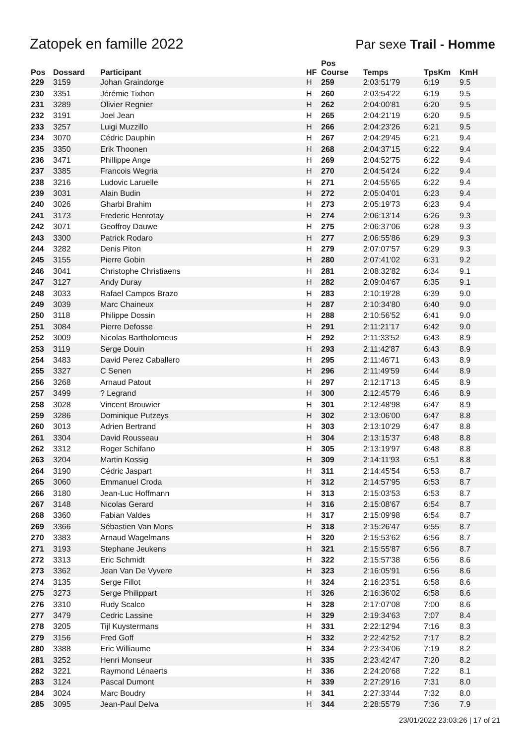Zatopek en famille 2022 Par sexe Trail - Homme
| Pos | Dossard | Participant | HF | Pos Course | Temps | TpsKm | KmH |
| --- | --- | --- | --- | --- | --- | --- | --- |
| 229 | 3159 | Johan Graindorge | H | 259 | 2:03:51'79 | 6:19 | 9.5 |
| 230 | 3351 | Jérémie Tixhon | H | 260 | 2:03:54'22 | 6:19 | 9.5 |
| 231 | 3289 | Olivier Regnier | H | 262 | 2:04:00'81 | 6:20 | 9.5 |
| 232 | 3191 | Joel Jean | H | 265 | 2:04:21'19 | 6:20 | 9.5 |
| 233 | 3257 | Luigi Muzzillo | H | 266 | 2:04:23'26 | 6:21 | 9.5 |
| 234 | 3070 | Cédric Dauphin | H | 267 | 2:04:29'45 | 6:21 | 9.4 |
| 235 | 3350 | Erik Thoonen | H | 268 | 2:04:37'15 | 6:22 | 9.4 |
| 236 | 3471 | Phillippe Ange | H | 269 | 2:04:52'75 | 6:22 | 9.4 |
| 237 | 3385 | Francois Wegria | H | 270 | 2:04:54'24 | 6:22 | 9.4 |
| 238 | 3216 | Ludovic Laruelle | H | 271 | 2:04:55'65 | 6:22 | 9.4 |
| 239 | 3031 | Alain Budin | H | 272 | 2:05:04'01 | 6:23 | 9.4 |
| 240 | 3026 | Gharbi Brahim | H | 273 | 2:05:19'73 | 6:23 | 9.4 |
| 241 | 3173 | Frederic Henrotay | H | 274 | 2:06:13'14 | 6:26 | 9.3 |
| 242 | 3071 | Geoffroy Dauwe | H | 275 | 2:06:37'06 | 6:28 | 9.3 |
| 243 | 3300 | Patrick Rodaro | H | 277 | 2:06:55'86 | 6:29 | 9.3 |
| 244 | 3282 | Denis Piton | H | 279 | 2:07:07'57 | 6:29 | 9.3 |
| 245 | 3155 | Pierre Gobin | H | 280 | 2:07:41'02 | 6:31 | 9.2 |
| 246 | 3041 | Christophe Christiaens | H | 281 | 2:08:32'82 | 6:34 | 9.1 |
| 247 | 3127 | Andy Duray | H | 282 | 2:09:04'67 | 6:35 | 9.1 |
| 248 | 3033 | Rafael Campos Brazo | H | 283 | 2:10:19'28 | 6:39 | 9.0 |
| 249 | 3039 | Marc Chaineux | H | 287 | 2:10:34'80 | 6:40 | 9.0 |
| 250 | 3118 | Philippe Dossin | H | 288 | 2:10:56'52 | 6:41 | 9.0 |
| 251 | 3084 | Pierre Defosse | H | 291 | 2:11:21'17 | 6:42 | 9.0 |
| 252 | 3009 | Nicolas Bartholomeus | H | 292 | 2:11:33'52 | 6:43 | 8.9 |
| 253 | 3119 | Serge Douin | H | 293 | 2:11:42'87 | 6:43 | 8.9 |
| 254 | 3483 | David Perez Caballero | H | 295 | 2:11:46'71 | 6:43 | 8.9 |
| 255 | 3327 | C Senen | H | 296 | 2:11:49'59 | 6:44 | 8.9 |
| 256 | 3268 | Arnaud Patout | H | 297 | 2:12:17'13 | 6:45 | 8.9 |
| 257 | 3499 | ? Legrand | H | 300 | 2:12:45'79 | 6:46 | 8.9 |
| 258 | 3028 | Vincent Brouwier | H | 301 | 2:12:48'98 | 6:47 | 8.9 |
| 259 | 3286 | Dominique Putzeys | H | 302 | 2:13:06'00 | 6:47 | 8.8 |
| 260 | 3013 | Adrien Bertrand | H | 303 | 2:13:10'29 | 6:47 | 8.8 |
| 261 | 3304 | David Rousseau | H | 304 | 2:13:15'37 | 6:48 | 8.8 |
| 262 | 3312 | Roger Schifano | H | 305 | 2:13:19'97 | 6:48 | 8.8 |
| 263 | 3204 | Martin Kossig | H | 309 | 2:14:11'93 | 6:51 | 8.8 |
| 264 | 3190 | Cédric Jaspart | H | 311 | 2:14:45'54 | 6:53 | 8.7 |
| 265 | 3060 | Emmanuel Croda | H | 312 | 2:14:57'95 | 6:53 | 8.7 |
| 266 | 3180 | Jean-Luc Hoffmann | H | 313 | 2:15:03'53 | 6:53 | 8.7 |
| 267 | 3148 | Nicolas Gerard | H | 316 | 2:15:08'67 | 6:54 | 8.7 |
| 268 | 3360 | Fabian Valdes | H | 317 | 2:15:09'98 | 6:54 | 8.7 |
| 269 | 3366 | Sébastien Van Mons | H | 318 | 2:15:26'47 | 6:55 | 8.7 |
| 270 | 3383 | Arnaud Wagelmans | H | 320 | 2:15:53'62 | 6:56 | 8.7 |
| 271 | 3193 | Stephane Jeukens | H | 321 | 2:15:55'87 | 6:56 | 8.7 |
| 272 | 3313 | Eric Schmidt | H | 322 | 2:15:57'38 | 6:56 | 8.6 |
| 273 | 3362 | Jean Van De Vyvere | H | 323 | 2:16:05'91 | 6:56 | 8.6 |
| 274 | 3135 | Serge Fillot | H | 324 | 2:16:23'51 | 6:58 | 8.6 |
| 275 | 3273 | Serge Philippart | H | 326 | 2:16:36'02 | 6:58 | 8.6 |
| 276 | 3310 | Rudy Scalco | H | 328 | 2:17:07'08 | 7:00 | 8.6 |
| 277 | 3479 | Cedric Lassine | H | 329 | 2:19:34'63 | 7:07 | 8.4 |
| 278 | 3205 | Tijl Kuystermans | H | 331 | 2:22:12'94 | 7:16 | 8.3 |
| 279 | 3156 | Fred Goff | H | 332 | 2:22:42'52 | 7:17 | 8.2 |
| 280 | 3388 | Eric Williaume | H | 334 | 2:23:34'06 | 7:19 | 8.2 |
| 281 | 3252 | Henri Monseur | H | 335 | 2:23:42'47 | 7:20 | 8.2 |
| 282 | 3221 | Raymond Lénaerts | H | 336 | 2:24:20'68 | 7:22 | 8.1 |
| 283 | 3124 | Pascal Dumont | H | 339 | 2:27:29'16 | 7:31 | 8.0 |
| 284 | 3024 | Marc Boudry | H | 341 | 2:27:33'44 | 7:32 | 8.0 |
| 285 | 3095 | Jean-Paul Delva | H | 344 | 2:28:55'79 | 7:36 | 7.9 |
23/01/2022 23:03:26 | 17 of 21